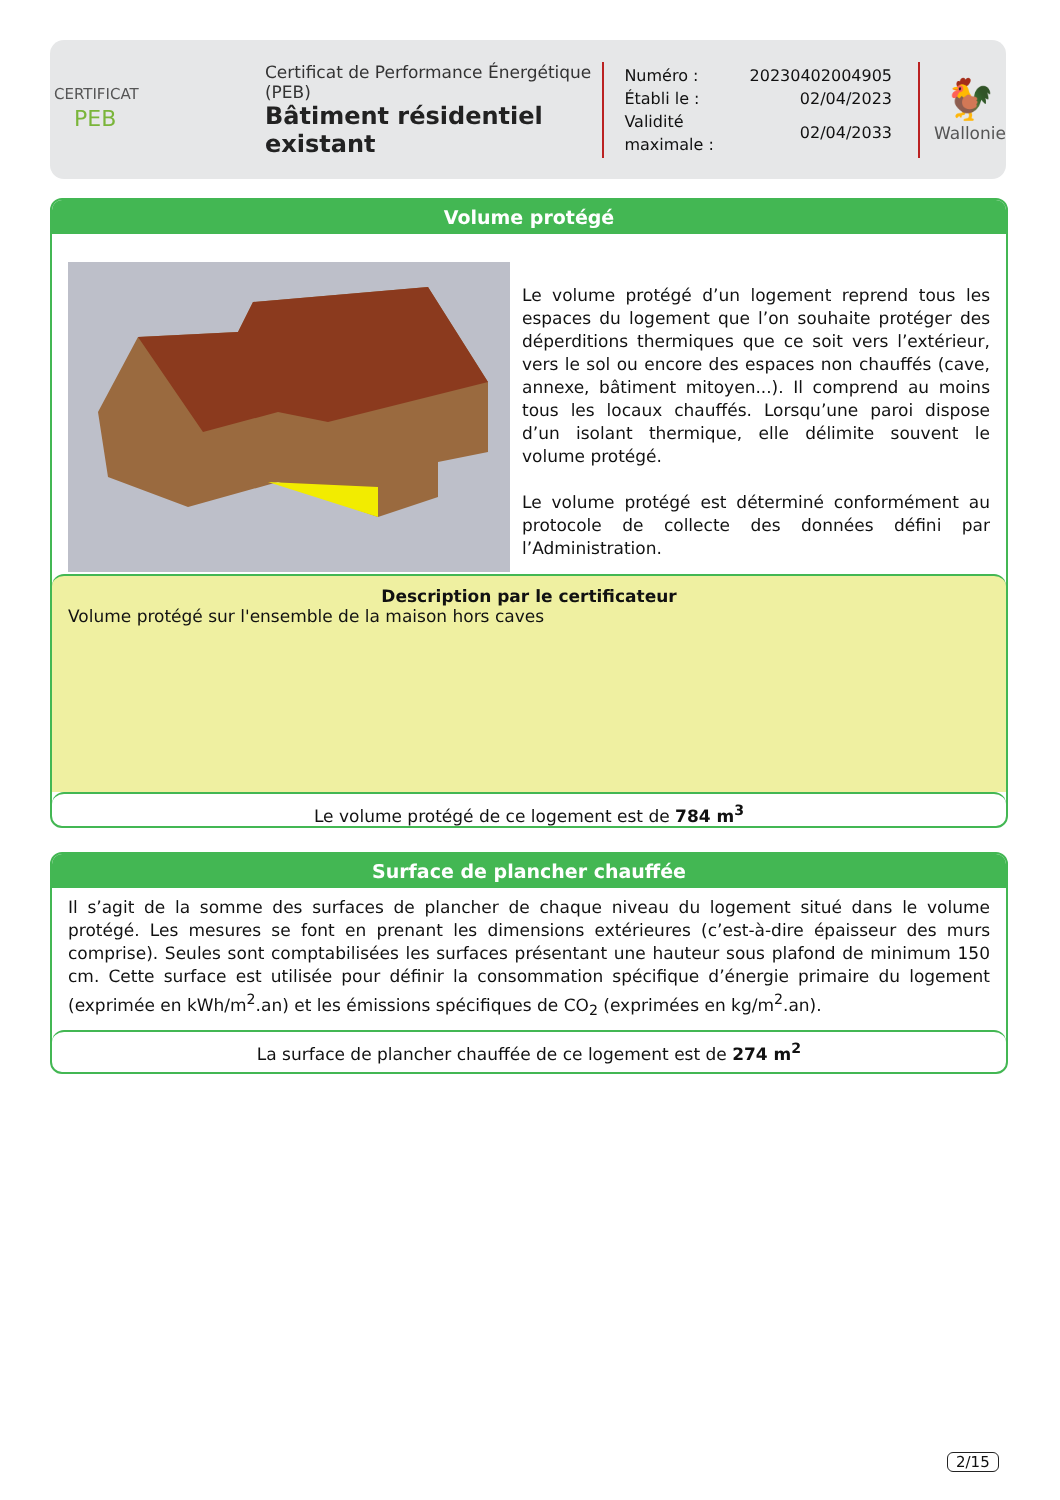CERTIFICAT
PEB
Certificat de Performance Énergétique (PEB)
Bâtiment résidentiel existant
| Numéro : | 20230402004905 |
| Établi le : | 02/04/2023 |
| Validité maximale : | 02/04/2033 |
🐓
Wallonie
Volume protégé
Le volume protégé d’un logement reprend tous les espaces du logement que l’on souhaite protéger des déperditions thermiques que ce soit vers l’extérieur, vers le sol ou encore des espaces non chauffés (cave, annexe, bâtiment mitoyen...). Il comprend au moins tous les locaux chauffés. Lorsqu’une paroi dispose d’un isolant thermique, elle délimite souvent le volume protégé.
Le volume protégé est déterminé conformément au protocole de collecte des données défini par l’Administration.
Description par le certificateur
Volume protégé sur l'ensemble de la maison hors caves
Le volume protégé de ce logement est de 784 m<sup>3</sup>
Surface de plancher chauffée
Il s’agit de la somme des surfaces de plancher de chaque niveau du logement situé dans le volume protégé. Les mesures se font en prenant les dimensions extérieures (c’est-à-dire épaisseur des murs comprise). Seules sont comptabilisées les surfaces présentant une hauteur sous plafond de minimum 150 cm. Cette surface est utilisée pour définir la consommation spécifique d’énergie primaire du logement (exprimée en kWh/m<sup>2</sup>.an) et les émissions spécifiques de CO<sub>2</sub> (exprimées en kg/m<sup>2</sup>.an).
La surface de plancher chauffée de ce logement est de 274 m<sup>2</sup>
2/15